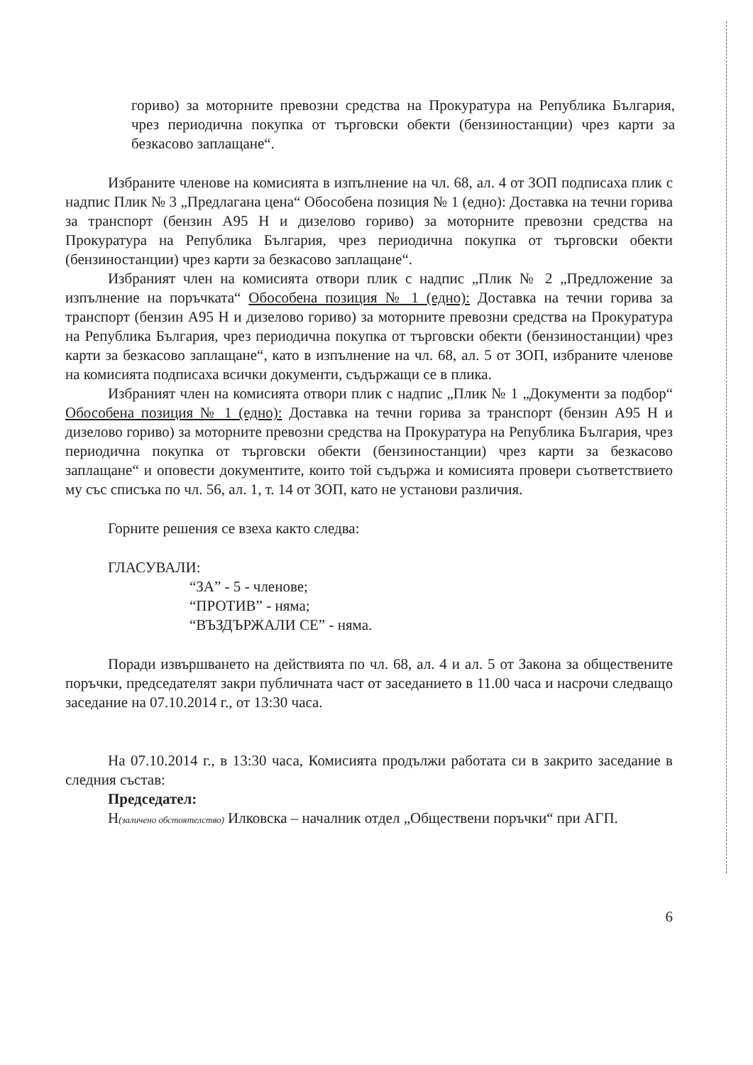гориво) за моторните превозни средства на Прокуратура на Република България, чрез периодична покупка от търговски обекти (бензиностанции) чрез карти за безкасово заплащане“.
Избраните членове на комисията в изпълнение на чл. 68, ал. 4 от ЗОП подписаха плик с надпис Плик № 3 „Предлагана цена“ Обособена позиция № 1 (едно): Доставка на течни горива за транспорт (бензин А95 Н и дизелово гориво) за моторните превозни средства на Прокуратура на Република България, чрез периодична покупка от търговски обекти (бензиностанции) чрез карти за безкасово заплащане“.
Избраният член на комисията отвори плик с надпис „Плик № 2 „Предложение за изпълнение на поръчката“ Обособена позиция № 1 (едно): Доставка на течни горива за транспорт (бензин А95 Н и дизелово гориво) за моторните превозни средства на Прокуратура на Република България, чрез периодична покупка от търговски обекти (бензиностанции) чрез карти за безкасово заплащане“, като в изпълнение на чл. 68, ал. 5 от ЗОП, избраните членове на комисията подписаха всички документи, съдържащи се в плика.
Избраният член на комисията отвори плик с надпис „Плик № 1 „Документи за подбор“ Обособена позиция № 1 (едно): Доставка на течни горива за транспорт (бензин А95 Н и дизелово гориво) за моторните превозни средства на Прокуратура на Република България, чрез периодична покупка от търговски обекти (бензиностанции) чрез карти за безкасово заплащане“ и оповести документите, които той съдържа и комисията провери съответствието му със списъка по чл. 56, ал. 1, т. 14 от ЗОП, като не установи различия.
Горните решения се взеха както следва:
ГЛАСУВАЛИ:
“ЗА” - 5 - членове;
“ПРОТИВ” - няма;
“ВЪЗДЪРЖАЛИ СЕ” - няма.
Поради извършването на действията по чл. 68, ал. 4 и ал. 5 от Закона за обществените поръчки, председателят закри публичната част от заседанието в 11.00 часа и насрочи следващо заседание на 07.10.2014 г., от 13:30 часа.
На 07.10.2014 г., в 13:30 часа, Комисията продължи работата си в закрито заседание в следния състав:
Председател:
Н(заличено обстоятелство) Илковска – началник отдел „Обществени поръчки“ при АГП.
6